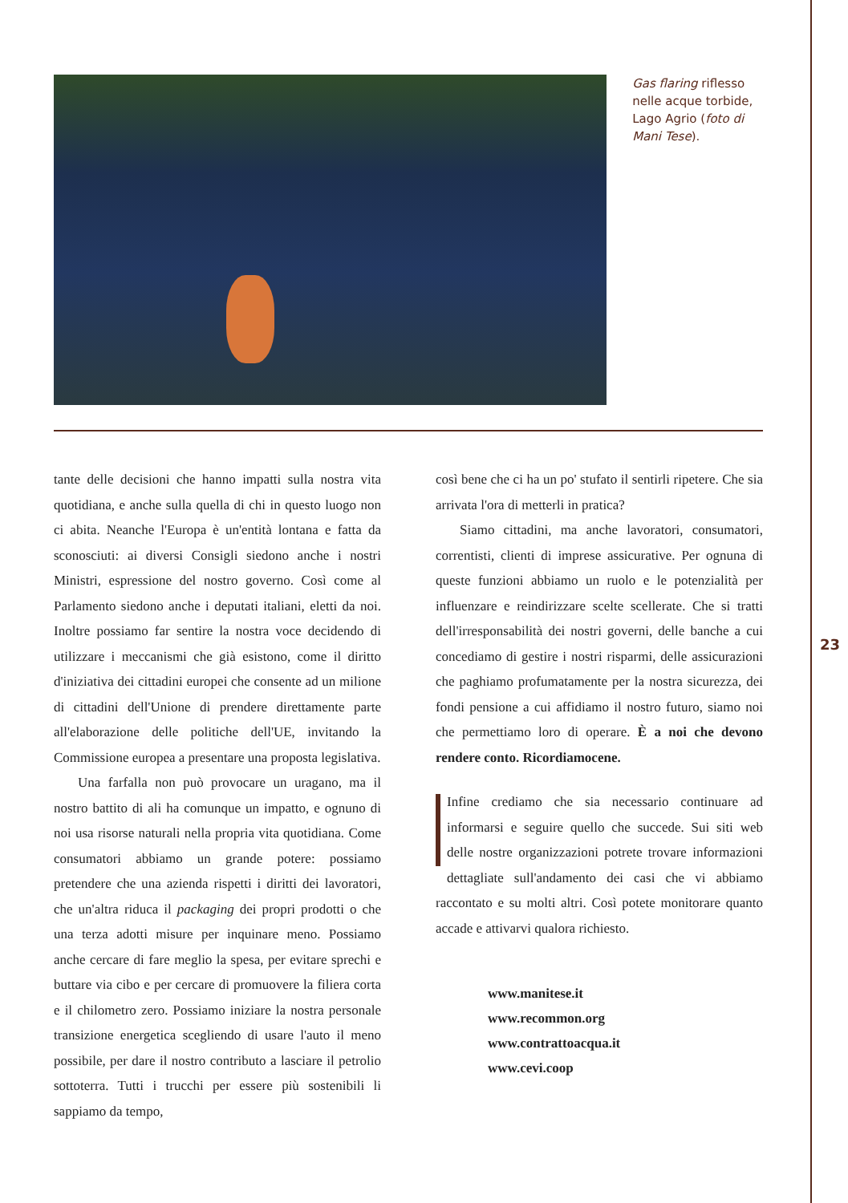Gas flaring riflesso nelle acque torbide, Lago Agrio (foto di Mani Tese).
tante delle decisioni che hanno impatti sulla nostra vita quotidiana, e anche sulla quella di chi in questo luogo non ci abita. Neanche l'Europa è un'entità lontana e fatta da sconosciuti: ai diversi Consigli siedono anche i nostri Ministri, espressione del nostro governo. Così come al Parlamento siedono anche i deputati italiani, eletti da noi. Inoltre possiamo far sentire la nostra voce decidendo di utilizzare i meccanismi che già esistono, come il diritto d'iniziativa dei cittadini europei che consente ad un milione di cittadini dell'Unione di prendere direttamente parte all'elaborazione delle politiche dell'UE, invitando la Commissione europea a presentare una proposta legislativa.
Una farfalla non può provocare un uragano, ma il nostro battito di ali ha comunque un impatto, e ognuno di noi usa risorse naturali nella propria vita quotidiana. Come consumatori abbiamo un grande potere: possiamo pretendere che una azienda rispetti i diritti dei lavoratori, che un'altra riduca il packaging dei propri prodotti o che una terza adotti misure per inquinare meno. Possiamo anche cercare di fare meglio la spesa, per evitare sprechi e buttare via cibo e per cercare di promuovere la filiera corta e il chilometro zero. Possiamo iniziare la nostra personale transizione energetica scegliendo di usare l'auto il meno possibile, per dare il nostro contributo a lasciare il petrolio sottoterra. Tutti i trucchi per essere più sostenibili li sappiamo da tempo,
così bene che ci ha un po' stufato il sentirli ripetere. Che sia arrivata l'ora di metterli in pratica?
Siamo cittadini, ma anche lavoratori, consumatori, correntisti, clienti di imprese assicurative. Per ognuna di queste funzioni abbiamo un ruolo e le potenzialità per influenzare e reindirizzare scelte scellerate. Che si tratti dell'irresponsabilità dei nostri governi, delle banche a cui concediamo di gestire i nostri risparmi, delle assicurazioni che paghiamo profumatamente per la nostra sicurezza, dei fondi pensione a cui affidiamo il nostro futuro, siamo noi che permettiamo loro di operare. È a noi che devono rendere conto. Ricordiamocene.
Infine crediamo che sia necessario continuare ad informarsi e seguire quello che succede. Sui siti web delle nostre organizzazioni potrete trovare informazioni dettagliate sull'andamento dei casi che vi abbiamo raccontato e su molti altri. Così potete monitorare quanto accade e attivarvi qualora richiesto.
www.manitese.it
www.recommon.org
www.contrattoacqua.it
www.cevi.coop
23